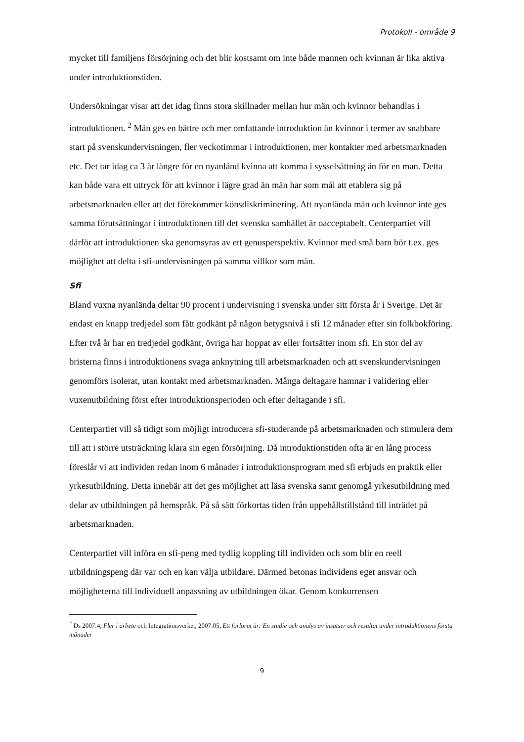Protokoll - område 9
mycket till familjens försörjning och det blir kostsamt om inte både mannen och kvinnan är lika aktiva under introduktionstiden.
Undersökningar visar att det idag finns stora skillnader mellan hur män och kvinnor behandlas i introduktionen. <sup>2</sup> Män ges en bättre och mer omfattande introduktion än kvinnor i termer av snabbare start på svenskundervisningen, fler veckotimmar i introduktionen, mer kontakter med arbetsmarknaden etc. Det tar idag ca 3 år längre för en nyanländ kvinna att komma i sysselsättning än för en man. Detta kan både vara ett uttryck för att kvinnor i lägre grad än män har som mål att etablera sig på arbetsmarknaden eller att det förekommer könsdiskriminering. Att nyanlända män och kvinnor inte ges samma förutsättningar i introduktionen till det svenska samhället är oacceptabelt. Centerpartiet vill därför att introduktionen ska genomsyras av ett genusperspektiv. Kvinnor med små barn bör t.ex. ges möjlighet att delta i sfi-undervisningen på samma villkor som män.
Sfi
Bland vuxna nyanlända deltar 90 procent i undervisning i svenska under sitt första år i Sverige. Det är endast en knapp tredjedel som fått godkänt på någon betygsnivå i sfi 12 månader efter sin folkbokföring. Efter två år har en tredjedel godkänt, övriga har hoppat av eller fortsätter inom sfi. En stor del av bristerna finns i introduktionens svaga anknytning till arbetsmarknaden och att svenskundervisningen genomförs isolerat, utan kontakt med arbetsmarknaden. Många deltagare hamnar i validering eller vuxenutbildning först efter introduktionsperioden och efter deltagande i sfi.
Centerpartiet vill så tidigt som möjligt introducera sfi-studerande på arbetsmarknaden och stimulera dem till att i större utsträckning klara sin egen försörjning. Då introduktionstiden ofta är en lång process föreslår vi att individen redan inom 6 månader i introduktionsprogram med sfi erbjuds en praktik eller yrkesutbildning. Detta innebär att det ges möjlighet att läsa svenska samt genomgå yrkesutbildning med delar av utbildningen på hemspråk. På så sätt förkortas tiden från uppehållstillstånd till inträdet på arbetsmarknaden.
Centerpartiet vill införa en sfi-peng med tydlig koppling till individen och som blir en reell utbildningspeng där var och en kan välja utbildare. Därmed betonas individens eget ansvar och möjligheterna till individuell anpassning av utbildningen ökar. Genom konkurrensen
<sup>2</sup> Ds 2007:4, Fler i arbete och Integrationsverket, 2007:05, Ett förlorat år: En studie och analys av insatser och resultat under introduktionens första månader
9